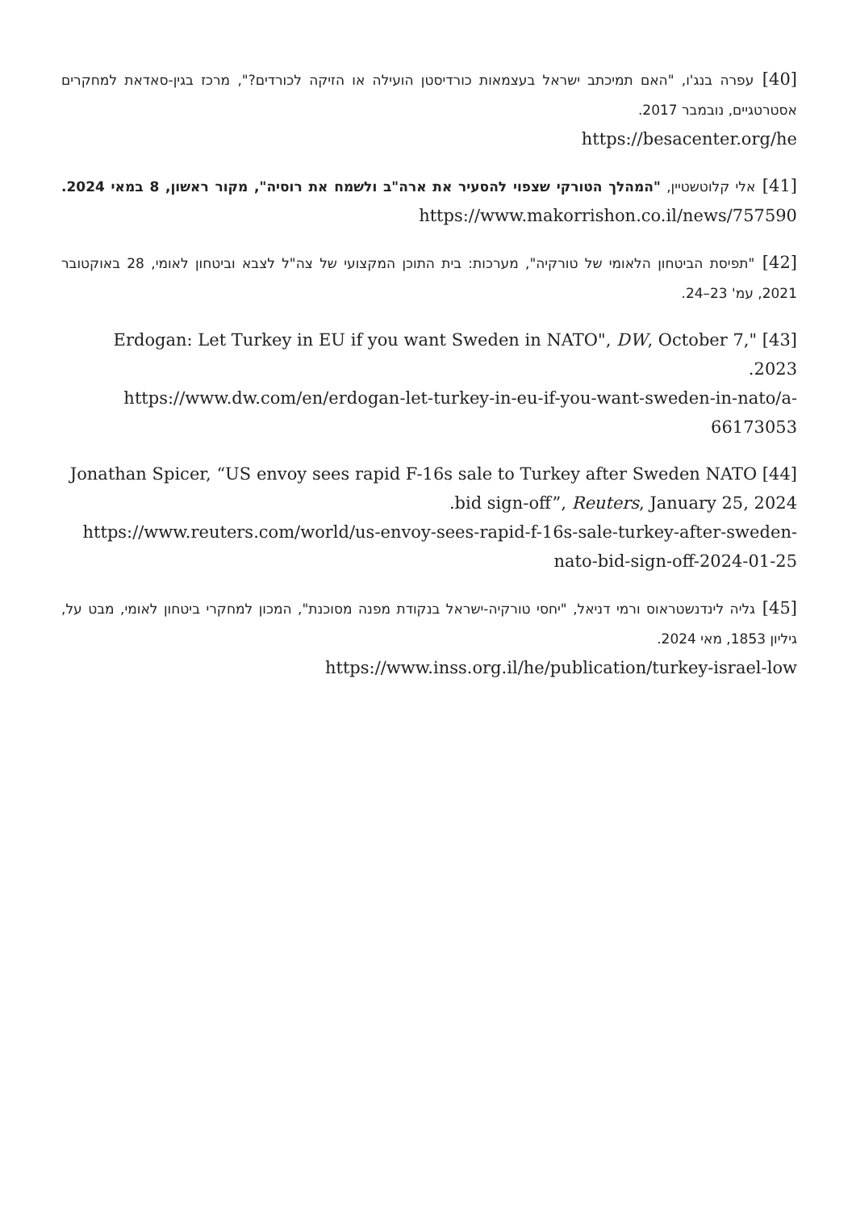[40] עפרה בנג'ו, "האם תמיכתב ישראל בעצמאות כורדיסטן הועילה או הזיקה לכורדים?", מרכז בגין-סאדאת למחקרים אסטרטגיים, נובמבר 2017.
https://besacenter.org/he
[41] אלי קלוטשטיין, "המהלך הטורקי שצפוי להסעיר את ארה"ב ולשמח את רוסיה", מקור ראשון, 8 במאי 2024. https://www.makorrishon.co.il/news/757590
[42] "תפיסת הביטחון הלאומי של טורקיה", מערכות: בית התוכן המקצועי של צה"ל לצבא וביטחון לאומי, 28 באוקטובר 2021, עמ' 23–24.
[43] "Erdogan: Let Turkey in EU if you want Sweden in NATO", DW, October 7, 2023.
https://www.dw.com/en/erdogan-let-turkey-in-eu-if-you-want-sweden-in-nato/a-66173053
[44] Jonathan Spicer, “US envoy sees rapid F-16s sale to Turkey after Sweden NATO bid sign-off”, Reuters, January 25, 2024.
https://www.reuters.com/world/us-envoy-sees-rapid-f-16s-sale-turkey-after-sweden-nato-bid-sign-off-2024-01-25
[45] גליה לינדנשטראוס ורמי דניאל, "יחסי טורקיה-ישראל בנקודת מפנה מסוכנת", המכון למחקרי ביטחון לאומי, מבט על, גיליון 1853, מאי 2024.
https://www.inss.org.il/he/publication/turkey-israel-low